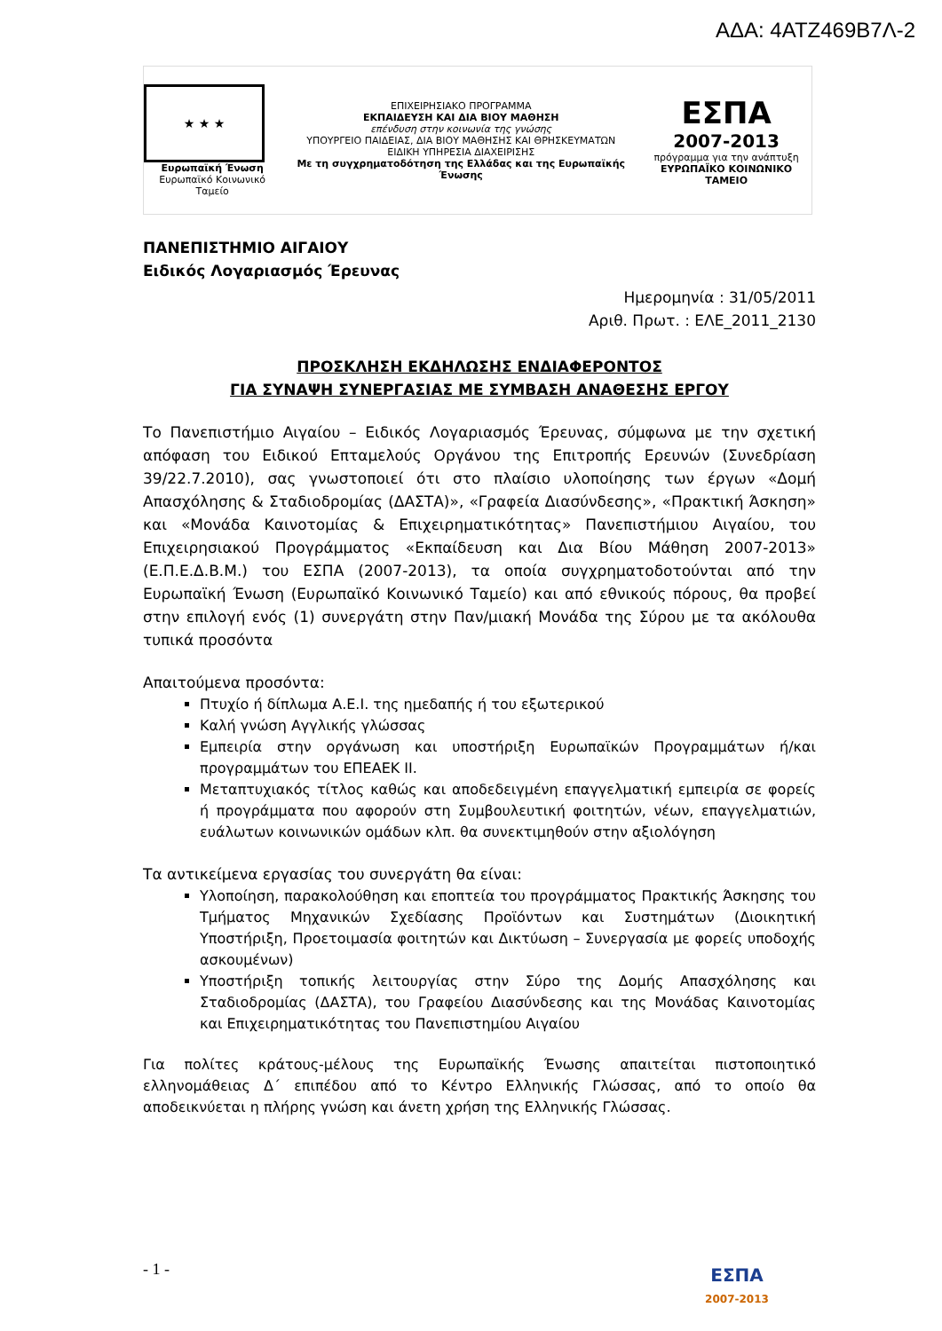ΑΔΑ: 4ΑΤΖ469Β7Λ-2
★ ★ ★
Ευρωπαϊκή Ένωση
Ευρωπαϊκό Κοινωνικό Ταμείο
ΕΠΙΧΕΙΡΗΣΙΑΚΟ ΠΡΟΓΡΑΜΜΑ
ΕΚΠΑΙΔΕΥΣΗ ΚΑΙ ΔΙΑ ΒΙΟΥ ΜΑΘΗΣΗ
επένδυση στην κοινωνία της γνώσης
ΥΠΟΥΡΓΕΙΟ ΠΑΙΔΕΙΑΣ, ΔΙΑ ΒΙΟΥ ΜΑΘΗΣΗΣ ΚΑΙ ΘΡΗΣΚΕΥΜΑΤΩΝ
ΕΙΔΙΚΗ ΥΠΗΡΕΣΙΑ ΔΙΑΧΕΙΡΙΣΗΣ
Με τη συγχρηματοδότηση της Ελλάδας και της Ευρωπαϊκής Ένωσης
ΕΣΠΑ
2007-2013
πρόγραμμα για την ανάπτυξη
ΕΥΡΩΠΑΪΚΟ ΚΟΙΝΩΝΙΚΟ ΤΑΜΕΙΟ
ΠΑΝΕΠΙΣΤΗΜΙΟ ΑΙΓΑΙΟΥ
Ειδικός Λογαριασμός Έρευνας
Ημερομηνία : 31/05/2011
Αριθ. Πρωτ. : ΕΛΕ_2011_2130
ΠΡΟΣΚΛΗΣΗ ΕΚΔΗΛΩΣΗΣ ΕΝΔΙΑΦΕΡΟΝΤΟΣ
ΓΙΑ ΣΥΝΑΨΗ ΣΥΝΕΡΓΑΣΙΑΣ ΜΕ ΣΥΜΒΑΣΗ ΑΝΑΘΕΣΗΣ ΕΡΓΟΥ
Το Πανεπιστήμιο Αιγαίου – Ειδικός Λογαριασμός Έρευνας, σύμφωνα με την σχετική απόφαση του Ειδικού Επταμελούς Οργάνου της Επιτροπής Ερευνών (Συνεδρίαση 39/22.7.2010), σας γνωστοποιεί ότι στο πλαίσιο υλοποίησης των έργων «Δομή Απασχόλησης & Σταδιοδρομίας (ΔΑΣΤΑ)», «Γραφεία Διασύνδεσης», «Πρακτική Άσκηση» και «Μονάδα Καινοτομίας & Επιχειρηματικότητας» Πανεπιστήμιου Αιγαίου, του Επιχειρησιακού Προγράμματος «Εκπαίδευση και Δια Βίου Μάθηση 2007-2013» (Ε.Π.Ε.Δ.Β.Μ.) του ΕΣΠΑ (2007-2013), τα οποία συγχρηματοδοτούνται από την Ευρωπαϊκή Ένωση (Ευρωπαϊκό Κοινωνικό Ταμείο) και από εθνικούς πόρους, θα προβεί στην επιλογή ενός (1) συνεργάτη στην Παν/μιακή Μονάδα της Σύρου με τα ακόλουθα τυπικά προσόντα
Απαιτούμενα προσόντα:
Πτυχίο ή δίπλωμα Α.Ε.Ι. της ημεδαπής ή του εξωτερικού
Καλή γνώση Αγγλικής γλώσσας
Εμπειρία στην οργάνωση και υποστήριξη Ευρωπαϊκών Προγραμμάτων ή/και προγραμμάτων του ΕΠΕΑΕΚ ΙΙ.
Μεταπτυχιακός τίτλος καθώς και αποδεδειγμένη επαγγελματική εμπειρία σε φορείς ή προγράμματα που αφορούν στη Συμβουλευτική φοιτητών, νέων, επαγγελματιών, ευάλωτων κοινωνικών ομάδων κλπ. θα συνεκτιμηθούν στην αξιολόγηση
Τα αντικείμενα εργασίας του συνεργάτη θα είναι:
Υλοποίηση, παρακολούθηση και εποπτεία του προγράμματος Πρακτικής Άσκησης του Τμήματος Μηχανικών Σχεδίασης Προϊόντων και Συστημάτων (Διοικητική Υποστήριξη, Προετοιμασία φοιτητών και Δικτύωση – Συνεργασία με φορείς υποδοχής ασκουμένων)
Υποστήριξη τοπικής λειτουργίας στην Σύρο της Δομής Απασχόλησης και Σταδιοδρομίας (ΔΑΣΤΑ), του Γραφείου Διασύνδεσης και της Μονάδας Καινοτομίας και Επιχειρηματικότητας του Πανεπιστημίου Αιγαίου
Για πολίτες κράτους-μέλους της Ευρωπαϊκής Ένωσης απαιτείται πιστοποιητικό ελληνομάθειας Δ΄ επιπέδου από το Κέντρο Ελληνικής Γλώσσας, από το οποίο θα αποδεικνύεται η πλήρης γνώση και άνετη χρήση της Ελληνικής Γλώσσας.
- 1 -
ΕΣΠΑ
2007-2013